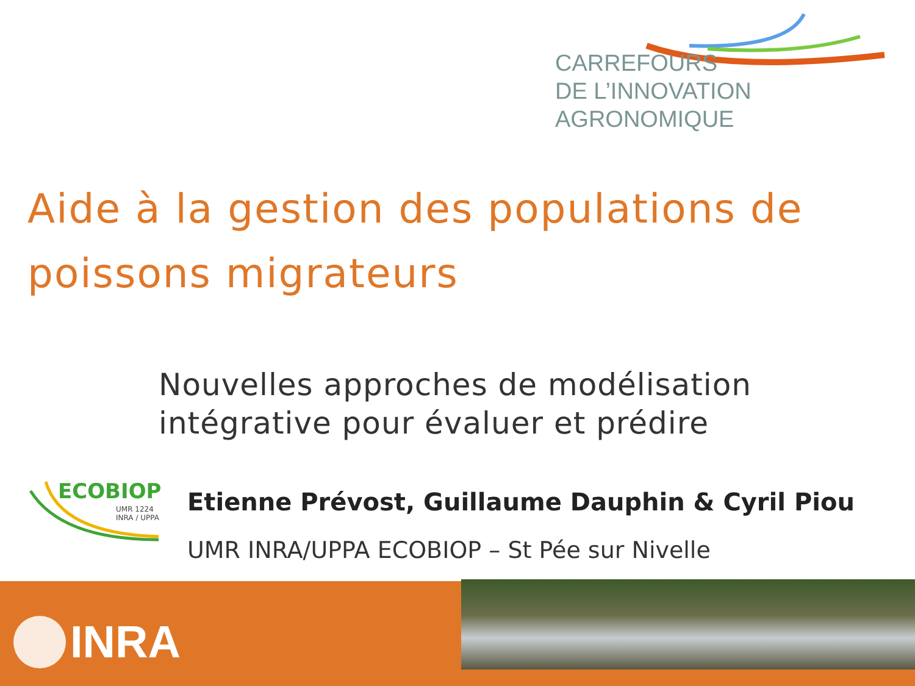CARREFOURS
DE L’INNOVATION AGRONOMIQUE
Aide à la gestion des populations de
poissons migrateurs
Nouvelles approches de modélisation
intégrative pour évaluer et prédire
ECOBIOP
UMR 1224
INRA / UPPA
Etienne Prévost, Guillaume Dauphin & Cyril Piou
UMR INRA/UPPA ECOBIOP – St Pée sur Nivelle
INRA